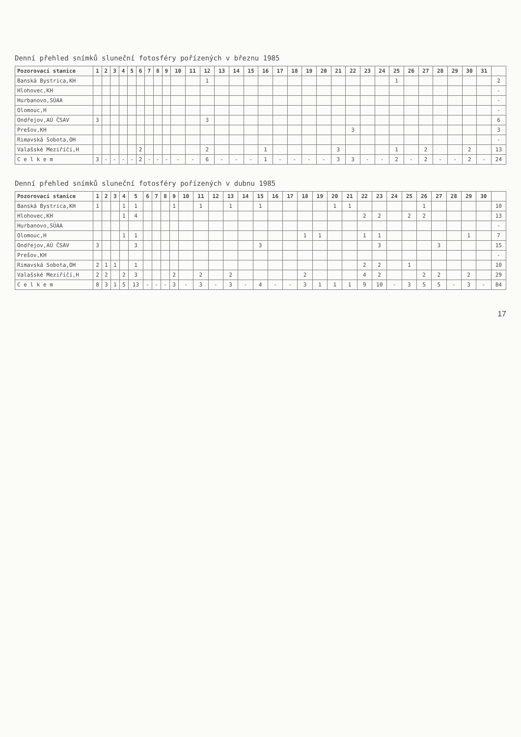Denní přehled snímků sluneční fotosféry pořízených v březnu 1985
| Pozorovací stanice | 1 | 2 | 3 | 4 | 5 | 6 | 7 | 8 | 9 | 10 | 11 | 12 | 13 | 14 | 15 | 16 | 17 | 18 | 19 | 20 | 21 | 22 | 23 | 24 | 25 | 26 | 27 | 28 | 29 | 30 | 31 | |
| --- | --- | --- | --- | --- | --- | --- | --- | --- | --- | --- | --- | --- | --- | --- | --- | --- | --- | --- | --- | --- | --- | --- | --- | --- | --- | --- | --- | --- | --- | --- | --- | --- |
| Banská Bystrica,KH | | | | | | | | | | | | 1 | | | | | | | | | | | | | 1 | | | | | | | 2 |
| Hlohovec,KH | | | | | | | | | | | | | | | | | | | | | | | | | | | | | | | | - |
| Hurbanovo,SÚAA | | | | | | | | | | | | | | | | | | | | | | | | | | | | | | | | - |
| Olomouc,H | | | | | | | | | | | | | | | | | | | | | | | | | | | | | | | | - |
| Ondřejov,AÚ ČSAV | 3 | | | | | | | | | | | 3 | | | | | | | | | | | | | | | | | | | | 6 |
| Prešov,KH | | | | | | | | | | | | | | | | | | | | | | 3 | | | | | | | | | | 3 |
| Rimavská Sobota,OH | | | | | | | | | | | | | | | | | | | | | | | | | | | | | | | | - |
| Valašské Meziříčí,H | | | | | | 2 | | | | | | 2 | | | | 1 | | | | | 3 | | | | 1 | | 2 | | | 2 | | 13 |
| C e l k e m | 3 | - | - | - | - | 2 | - | - | - | - | - | 6 | - | - | - | 1 | - | - | - | - | 3 | 3 | - | - | 2 | - | 2 | - | - | 2 | - | 24 |
Denní přehled snímků sluneční fotosféry pořízených v dubnu 1985
| Pozorovací stanice | 1 | 2 | 3 | 4 | 5 | 6 | 7 | 8 | 9 | 10 | 11 | 12 | 13 | 14 | 15 | 16 | 17 | 18 | 19 | 20 | 21 | 22 | 23 | 24 | 25 | 26 | 27 | 28 | 29 | 30 | |
| --- | --- | --- | --- | --- | --- | --- | --- | --- | --- | --- | --- | --- | --- | --- | --- | --- | --- | --- | --- | --- | --- | --- | --- | --- | --- | --- | --- | --- | --- | --- | --- |
| Banská Bystrica,KH | 1 | | | 1 | 1 | | | | 1 | | 1 | | 1 | | 1 | | | | | 1 | 1 | | | | | 1 | | | | | 10 |
| Hlohovec,KH | | | | 1 | 4 | | | | | | | | | | | | | | | | | 2 | 2 | | 2 | 2 | | | | | 13 |
| Hurbanovo,SÚAA | | | | | | | | | | | | | | | | | | | | | | | | | | | | | | | - |
| Olomouc,H | | | | 1 | 1 | | | | | | | | | | | | | 1 | 1 | | | 1 | 1 | | | | | | 1 | | 7 |
| Ondřejov,AÚ ČSAV | 3 | | | | 3 | | | | | | | | | | 3 | | | | | | | | 3 | | | | 3 | | | | 15 |
| Prešov,KH | | | | | | | | | | | | | | | | | | | | | | | | | | | | | | | - |
| Rimavská Sobota,OH | 2 | 1 | 1 | | 1 | | | | | | | | | | | | | | | | | 2 | 2 | | 1 | | | | | | 10 |
| Valašské Meziříčí,H | 2 | 2 | | 2 | 3 | | | | 2 | | 2 | | 2 | | | | | 2 | | | | 4 | 2 | | | 2 | 2 | | 2 | | 29 |
| C e l k e m | 8 | 3 | 1 | 5 | 13 | - | - | - | 3 | - | 3 | - | 3 | - | 4 | - | - | 3 | 1 | 1 | 1 | 9 | 10 | - | 3 | 5 | 5 | - | 3 | - | 84 |
17